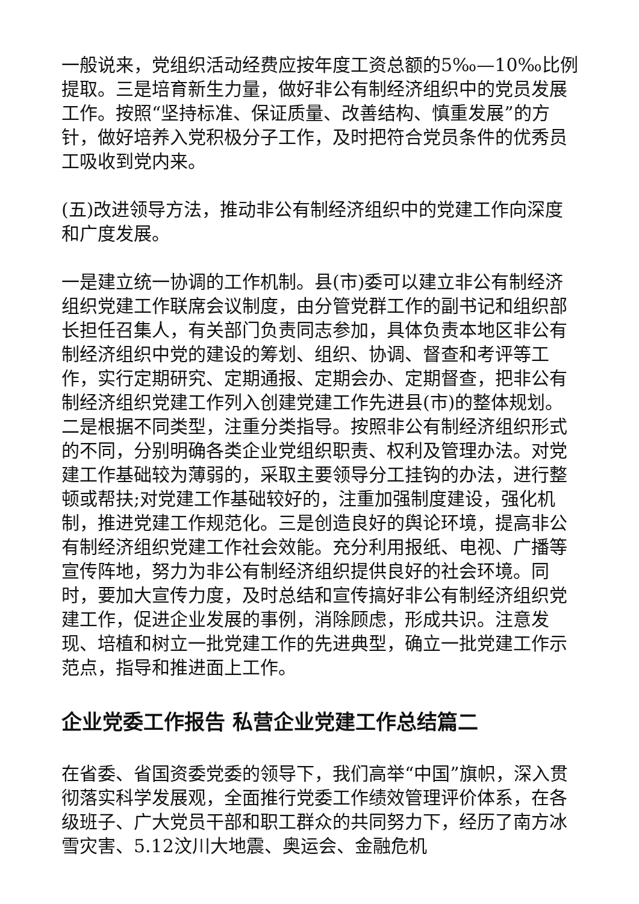一般说来，党组织活动经费应按年度工资总额的5‰—10‰比例提取。三是培育新生力量，做好非公有制经济组织中的党员发展工作。按照“坚持标准、保证质量、改善结构、慎重发展”的方针，做好培养入党积极分子工作，及时把符合党员条件的优秀员工吸收到党内来。
(五)改进领导方法，推动非公有制经济组织中的党建工作向深度和广度发展。
一是建立统一协调的工作机制。县(市)委可以建立非公有制经济组织党建工作联席会议制度，由分管党群工作的副书记和组织部长担任召集人，有关部门负责同志参加，具体负责本地区非公有制经济组织中党的建设的筹划、组织、协调、督查和考评等工作，实行定期研究、定期通报、定期会办、定期督查，把非公有制经济组织党建工作列入创建党建工作先进县(市)的整体规划。二是根据不同类型，注重分类指导。按照非公有制经济组织形式的不同，分别明确各类企业党组织职责、权利及管理办法。对党建工作基础较为薄弱的，采取主要领导分工挂钩的办法，进行整顿或帮扶;对党建工作基础较好的，注重加强制度建设，强化机制，推进党建工作规范化。三是创造良好的舆论环境，提高非公有制经济组织党建工作社会效能。充分利用报纸、电视、广播等宣传阵地，努力为非公有制经济组织提供良好的社会环境。同时，要加大宣传力度，及时总结和宣传搞好非公有制经济组织党建工作，促进企业发展的事例，消除顾虑，形成共识。注意发现、培植和树立一批党建工作的先进典型，确立一批党建工作示范点，指导和推进面上工作。
企业党委工作报告 私营企业党建工作总结篇二
在省委、省国资委党委的领导下，我们高举“中国”旗帜，深入贯彻落实科学发展观，全面推行党委工作绩效管理评价体系，在各级班子、广大党员干部和职工群众的共同努力下，经历了南方冰雪灾害、5.12汶川大地震、奥运会、金融危机